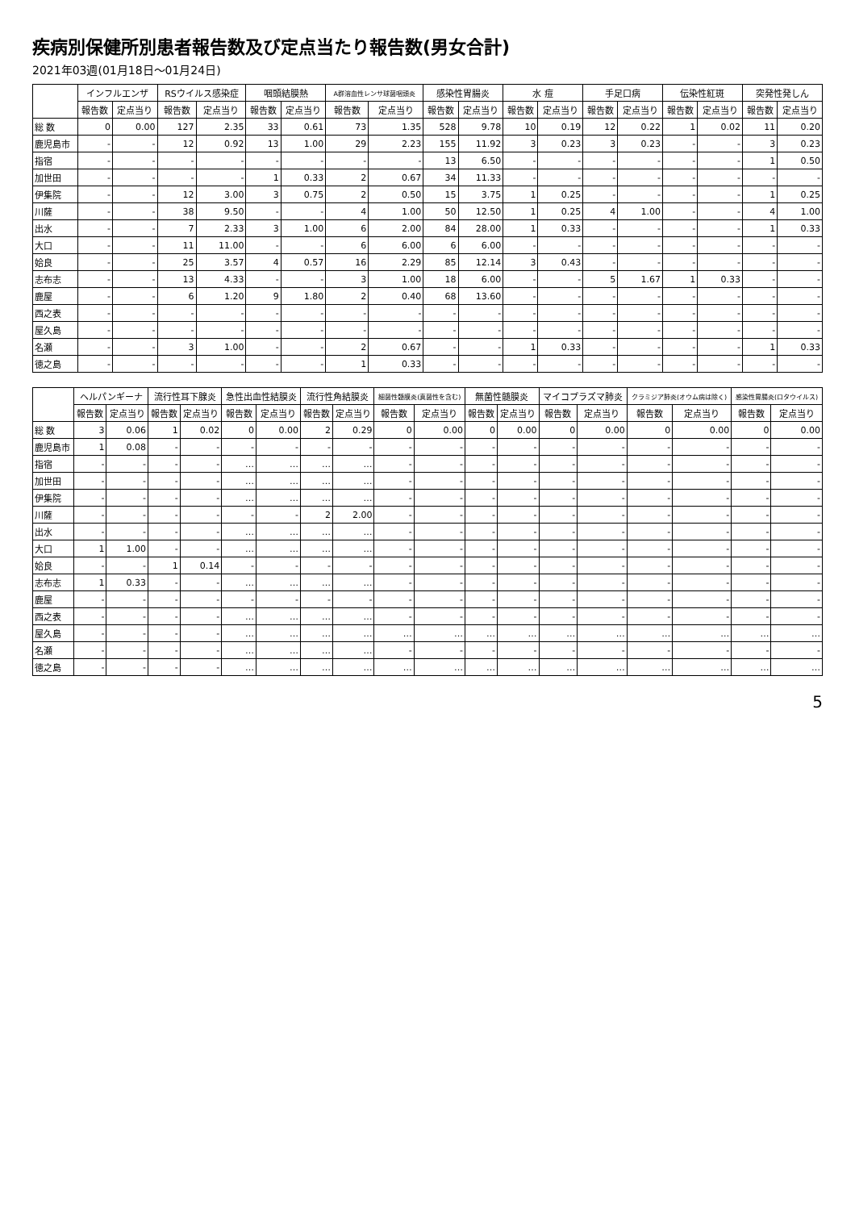疾病別保健所別患者報告数及び定点当たり報告数(男女合計)
2021年03週(01月18日～01月24日)
| | インフルエンザ | | RSウイルス感染症 | | 咽頭結膜熱 | | A群溶血性レンサ球菌咽頭炎 | | 感染性胃腸炎 | | 水 痘 | | 手足口病 | | 伝染性紅斑 | | 突発性発しん | |
| --- | --- | --- | --- | --- | --- | --- | --- | --- | --- | --- | --- | --- | --- | --- | --- | --- | --- | --- |
| | 報告数 | 定点当り | 報告数 | 定点当り | 報告数 | 定点当り | 報告数 | 定点当り | 報告数 | 定点当り | 報告数 | 定点当り | 報告数 | 定点当り | 報告数 | 定点当り | 報告数 | 定点当り |
| 総 数 | 0 | 0.00 | 127 | 2.35 | 33 | 0.61 | 73 | 1.35 | 528 | 9.78 | 10 | 0.19 | 12 | 0.22 | 1 | 0.02 | 11 | 0.20 |
| 鹿児島市 | - | - | 12 | 0.92 | 13 | 1.00 | 29 | 2.23 | 155 | 11.92 | 3 | 0.23 | 3 | 0.23 | - | - | 3 | 0.23 |
| 指宿 | - | - | - | - | - | - | - | - | 13 | 6.50 | - | - | - | - | - | - | 1 | 0.50 |
| 加世田 | - | - | - | - | 1 | 0.33 | 2 | 0.67 | 34 | 11.33 | - | - | - | - | - | - | - | - |
| 伊集院 | - | - | 12 | 3.00 | 3 | 0.75 | 2 | 0.50 | 15 | 3.75 | 1 | 0.25 | - | - | - | - | 1 | 0.25 |
| 川薩 | - | - | 38 | 9.50 | - | - | 4 | 1.00 | 50 | 12.50 | 1 | 0.25 | 4 | 1.00 | - | - | 4 | 1.00 |
| 出水 | - | - | 7 | 2.33 | 3 | 1.00 | 6 | 2.00 | 84 | 28.00 | 1 | 0.33 | - | - | - | - | 1 | 0.33 |
| 大口 | - | - | 11 | 11.00 | - | - | 6 | 6.00 | 6 | 6.00 | - | - | - | - | - | - | - | - |
| 姶良 | - | - | 25 | 3.57 | 4 | 0.57 | 16 | 2.29 | 85 | 12.14 | 3 | 0.43 | - | - | - | - | - | - |
| 志布志 | - | - | 13 | 4.33 | - | - | 3 | 1.00 | 18 | 6.00 | - | - | 5 | 1.67 | 1 | 0.33 | - | - |
| 鹿屋 | - | - | 6 | 1.20 | 9 | 1.80 | 2 | 0.40 | 68 | 13.60 | - | - | - | - | - | - | - | - |
| 西之表 | - | - | - | - | - | - | - | - | - | - | - | - | - | - | - | - | - | - |
| 屋久島 | - | - | - | - | - | - | - | - | - | - | - | - | - | - | - | - | - | - |
| 名瀬 | - | - | 3 | 1.00 | - | - | 2 | 0.67 | - | - | 1 | 0.33 | - | - | - | - | 1 | 0.33 |
| 徳之島 | - | - | - | - | - | - | 1 | 0.33 | - | - | - | - | - | - | - | - | - | - |
| | ヘルパンギーナ | | 流行性耳下腺炎 | | 急性出血性結膜炎 | | 流行性角結膜炎 | | 細菌性髄膜炎(真菌性を含む) | | 無菌性髄膜炎 | | マイコプラズマ肺炎 | | クラミジア肺炎(オウム病は除く) | | 感染性胃腸炎(ロタウイルス) | |
| --- | --- | --- | --- | --- | --- | --- | --- | --- | --- | --- | --- | --- | --- | --- | --- | --- | --- | --- |
| | 報告数 | 定点当り | 報告数 | 定点当り | 報告数 | 定点当り | 報告数 | 定点当り | 報告数 | 定点当り | 報告数 | 定点当り | 報告数 | 定点当り | 報告数 | 定点当り | 報告数 | 定点当り |
| 総 数 | 3 | 0.06 | 1 | 0.02 | 0 | 0.00 | 2 | 0.29 | 0 | 0.00 | 0 | 0.00 | 0 | 0.00 | 0 | 0.00 | 0 | 0.00 |
| 鹿児島市 | 1 | 0.08 | - | - | - | - | - | - | - | - | - | - | - | - | - | - | - | - |
| 指宿 | - | - | - | - | … | … | … | … | - | - | - | - | - | - | - | - | - | - |
| 加世田 | - | - | - | - | … | … | … | … | - | - | - | - | - | - | - | - | - | - |
| 伊集院 | - | - | - | - | … | … | … | … | - | - | - | - | - | - | - | - | - | - |
| 川薩 | - | - | - | - | - | - | 2 | 2.00 | - | - | - | - | - | - | - | - | - | - |
| 出水 | - | - | - | - | … | … | … | … | - | - | - | - | - | - | - | - | - | - |
| 大口 | 1 | 1.00 | - | - | … | … | … | … | - | - | - | - | - | - | - | - | - | - |
| 姶良 | - | - | 1 | 0.14 | - | - | - | - | - | - | - | - | - | - | - | - | - | - |
| 志布志 | 1 | 0.33 | - | - | … | … | … | … | - | - | - | - | - | - | - | - | - | - |
| 鹿屋 | - | - | - | - | - | - | - | - | - | - | - | - | - | - | - | - | - | - |
| 西之表 | - | - | - | - | … | … | … | … | - | - | - | - | - | - | - | - | - | - |
| 屋久島 | - | - | - | - | … | … | … | … | … | … | … | … | … | … | … | … | … | … |
| 名瀬 | - | - | - | - | … | … | … | … | - | - | - | - | - | - | - | - | - | - |
| 徳之島 | - | - | - | - | … | … | … | … | … | … | … | … | … | … | … | … | … | … |
5